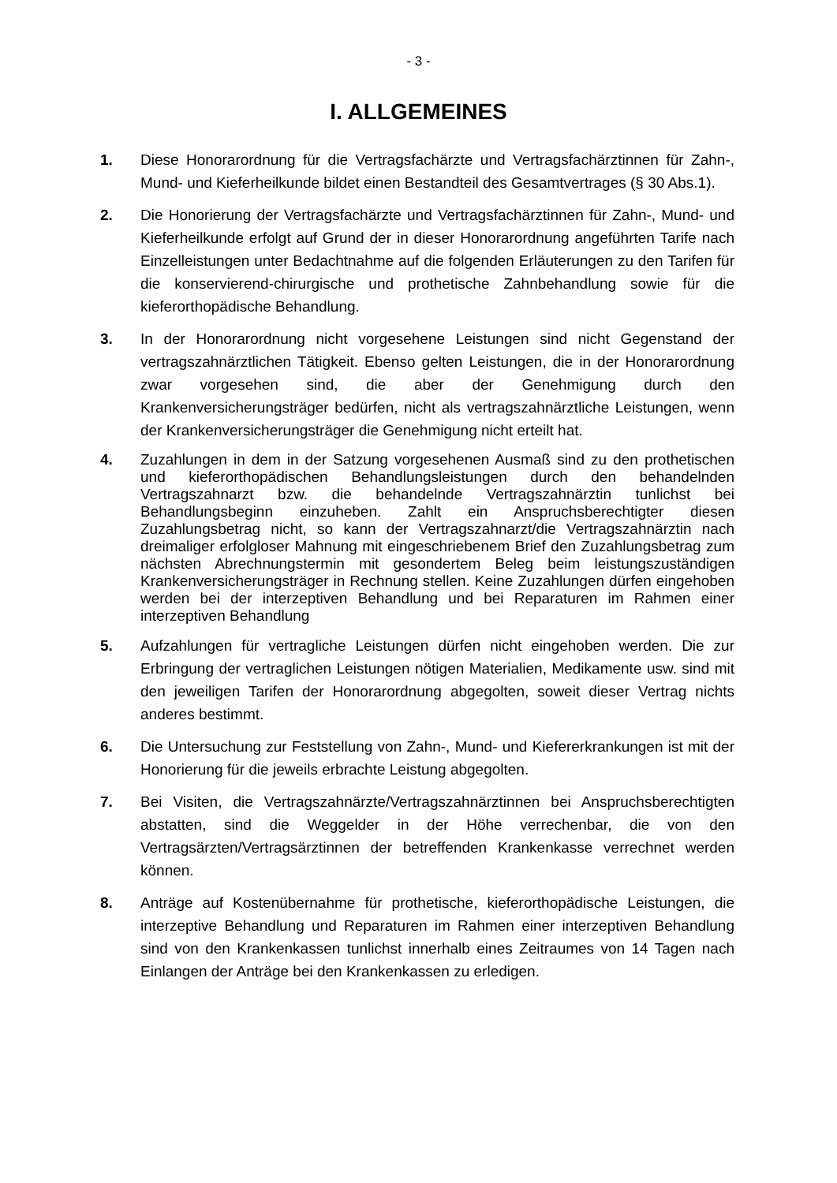- 3 -
I. ALLGEMEINES
1. Diese Honorarordnung für die Vertragsfachärzte und Vertragsfachärztinnen für Zahn-, Mund- und Kieferheilkunde bildet einen Bestandteil des Gesamtvertrages (§ 30 Abs.1).
2. Die Honorierung der Vertragsfachärzte und Vertragsfachärztinnen für Zahn-, Mund- und Kieferheilkunde erfolgt auf Grund der in dieser Honorarordnung angeführten Tarife nach Einzelleistungen unter Bedachtnahme auf die folgenden Erläuterungen zu den Tarifen für die konservierend-chirurgische und prothetische Zahnbehandlung sowie für die kieferorthopädische Behandlung.
3. In der Honorarordnung nicht vorgesehene Leistungen sind nicht Gegenstand der vertragszahnärztlichen Tätigkeit. Ebenso gelten Leistungen, die in der Honorarordnung zwar vorgesehen sind, die aber der Genehmigung durch den Krankenversicherungsträger bedürfen, nicht als vertragszahnärztliche Leistungen, wenn der Krankenversicherungsträger die Genehmigung nicht erteilt hat.
4. Zuzahlungen in dem in der Satzung vorgesehenen Ausmaß sind zu den prothetischen und kieferorthopädischen Behandlungsleistungen durch den behandelnden Vertragszahnarzt bzw. die behandelnde Vertragszahnärztin tunlichst bei Behandlungsbeginn einzuheben. Zahlt ein Anspruchsberechtigter diesen Zuzahlungsbetrag nicht, so kann der Vertragszahnarzt/die Vertragszahnärztin nach dreimaliger erfolgloser Mahnung mit eingeschriebenem Brief den Zuzahlungsbetrag zum nächsten Abrechnungstermin mit gesondertem Beleg beim leistungszuständigen Krankenversicherungsträger in Rechnung stellen. Keine Zuzahlungen dürfen eingehoben werden bei der interzeptiven Behandlung und bei Reparaturen im Rahmen einer interzeptiven Behandlung
5. Aufzahlungen für vertragliche Leistungen dürfen nicht eingehoben werden. Die zur Erbringung der vertraglichen Leistungen nötigen Materialien, Medikamente usw. sind mit den jeweiligen Tarifen der Honorarordnung abgegolten, soweit dieser Vertrag nichts anderes bestimmt.
6. Die Untersuchung zur Feststellung von Zahn-, Mund- und Kiefererkrankungen ist mit der Honorierung für die jeweils erbrachte Leistung abgegolten.
7. Bei Visiten, die Vertragszahnärzte/Vertragszahnärztinnen bei Anspruchsberechtigten abstatten, sind die Weggelder in der Höhe verrechenbar, die von den Vertragsärzten/Vertragsärztinnen der betreffenden Krankenkasse verrechnet werden können.
8. Anträge auf Kostenübernahme für prothetische, kieferorthopädische Leistungen, die interzeptive Behandlung und Reparaturen im Rahmen einer interzeptiven Behandlung sind von den Krankenkassen tunlichst innerhalb eines Zeitraumes von 14 Tagen nach Einlangen der Anträge bei den Krankenkassen zu erledigen.